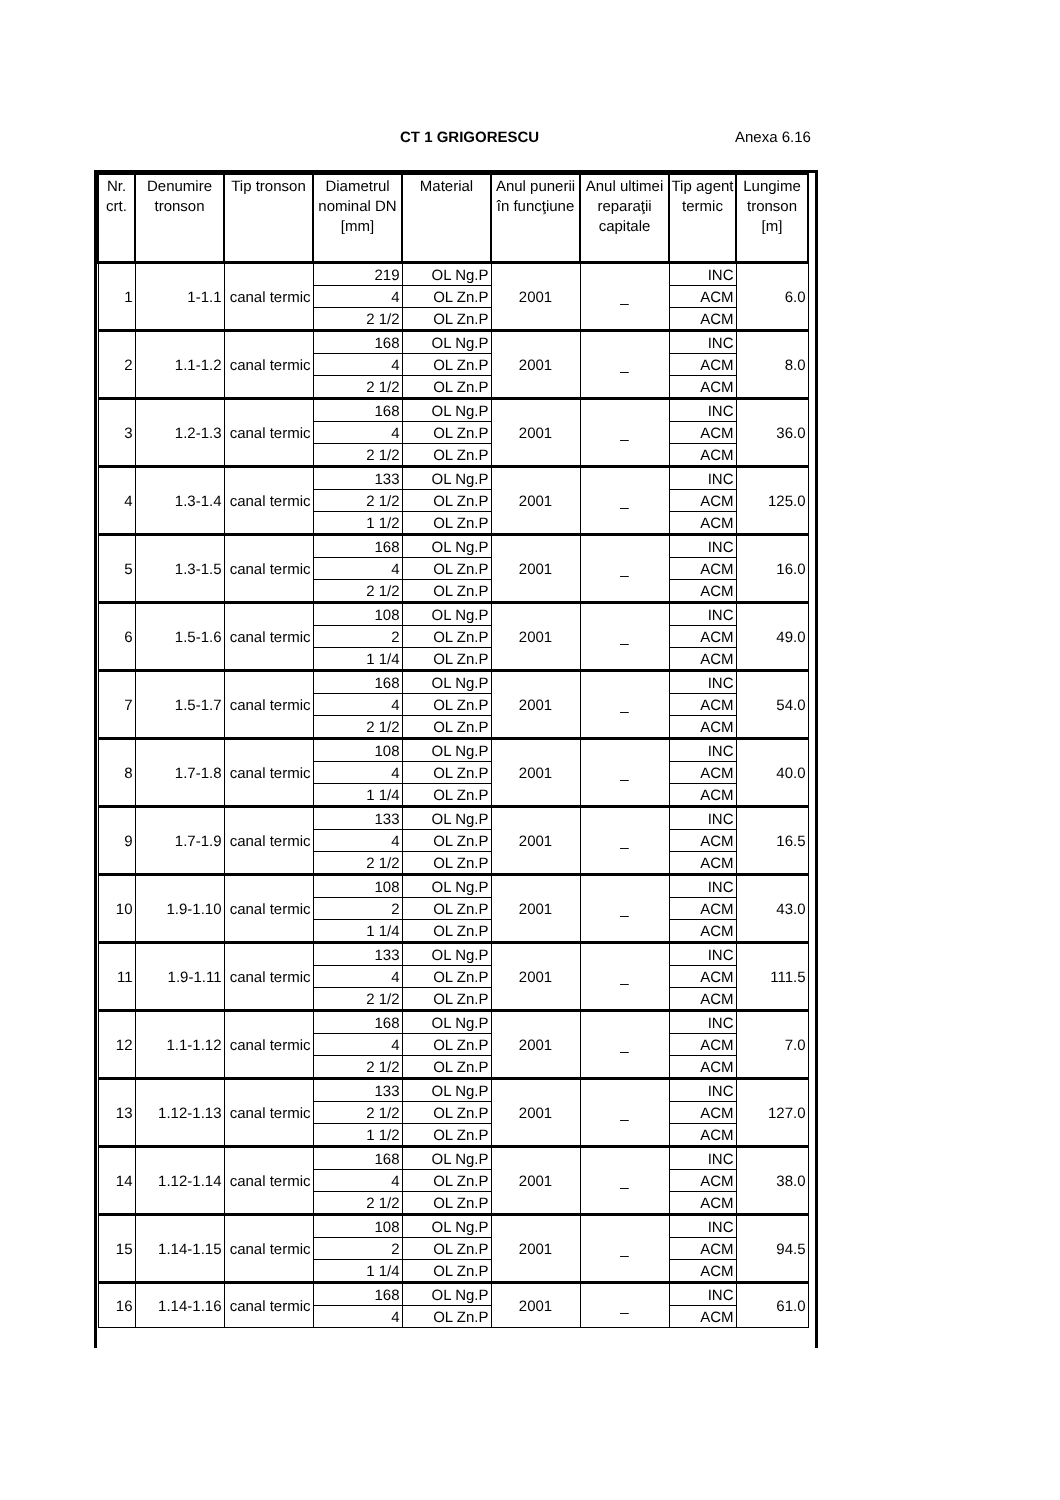CT 1 GRIGORESCU Anexa 6.16
| Nr. crt. | Denumire tronson | Tip tronson | Diametrul nominal DN [mm] | Material | Anul punerii în funcţiune | Anul ultimei reparaţii capitale | Tip agent termic | Lungime tronson [m] |
| --- | --- | --- | --- | --- | --- | --- | --- | --- |
| 1 | 1-1.1 | canal termic | 219 | OL Ng.P | 2001 | _ | INC | 6.0 |
| | | | 4 | OL Zn.P | | | ACM | |
| | | | 2 1/2 | OL Zn.P | | | ACM | |
| 2 | 1.1-1.2 | canal termic | 168 | OL Ng.P | 2001 | _ | INC | 8.0 |
| | | | 4 | OL Zn.P | | | ACM | |
| | | | 2 1/2 | OL Zn.P | | | ACM | |
| 3 | 1.2-1.3 | canal termic | 168 | OL Ng.P | 2001 | _ | INC | 36.0 |
| | | | 4 | OL Zn.P | | | ACM | |
| | | | 2 1/2 | OL Zn.P | | | ACM | |
| 4 | 1.3-1.4 | canal termic | 133 | OL Ng.P | 2001 | _ | INC | 125.0 |
| | | | 2 1/2 | OL Zn.P | | | ACM | |
| | | | 1 1/2 | OL Zn.P | | | ACM | |
| 5 | 1.3-1.5 | canal termic | 168 | OL Ng.P | 2001 | _ | INC | 16.0 |
| | | | 4 | OL Zn.P | | | ACM | |
| | | | 2 1/2 | OL Zn.P | | | ACM | |
| 6 | 1.5-1.6 | canal termic | 108 | OL Ng.P | 2001 | _ | INC | 49.0 |
| | | | 2 | OL Zn.P | | | ACM | |
| | | | 1 1/4 | OL Zn.P | | | ACM | |
| 7 | 1.5-1.7 | canal termic | 168 | OL Ng.P | 2001 | _ | INC | 54.0 |
| | | | 4 | OL Zn.P | | | ACM | |
| | | | 2 1/2 | OL Zn.P | | | ACM | |
| 8 | 1.7-1.8 | canal termic | 108 | OL Ng.P | 2001 | _ | INC | 40.0 |
| | | | 4 | OL Zn.P | | | ACM | |
| | | | 1 1/4 | OL Zn.P | | | ACM | |
| 9 | 1.7-1.9 | canal termic | 133 | OL Ng.P | 2001 | _ | INC | 16.5 |
| | | | 4 | OL Zn.P | | | ACM | |
| | | | 2 1/2 | OL Zn.P | | | ACM | |
| 10 | 1.9-1.10 | canal termic | 108 | OL Ng.P | 2001 | _ | INC | 43.0 |
| | | | 2 | OL Zn.P | | | ACM | |
| | | | 1 1/4 | OL Zn.P | | | ACM | |
| 11 | 1.9-1.11 | canal termic | 133 | OL Ng.P | 2001 | _ | INC | 111.5 |
| | | | 4 | OL Zn.P | | | ACM | |
| | | | 2 1/2 | OL Zn.P | | | ACM | |
| 12 | 1.1-1.12 | canal termic | 168 | OL Ng.P | 2001 | _ | INC | 7.0 |
| | | | 4 | OL Zn.P | | | ACM | |
| | | | 2 1/2 | OL Zn.P | | | ACM | |
| 13 | 1.12-1.13 | canal termic | 133 | OL Ng.P | 2001 | _ | INC | 127.0 |
| | | | 2 1/2 | OL Zn.P | | | ACM | |
| | | | 1 1/2 | OL Zn.P | | | ACM | |
| 14 | 1.12-1.14 | canal termic | 168 | OL Ng.P | 2001 | _ | INC | 38.0 |
| | | | 4 | OL Zn.P | | | ACM | |
| | | | 2 1/2 | OL Zn.P | | | ACM | |
| 15 | 1.14-1.15 | canal termic | 108 | OL Ng.P | 2001 | _ | INC | 94.5 |
| | | | 2 | OL Zn.P | | | ACM | |
| | | | 1 1/4 | OL Zn.P | | | ACM | |
| 16 | 1.14-1.16 | canal termic | 168 | OL Ng.P | 2001 | _ | INC | 61.0 |
| | | | 4 | OL Zn.P | | | ACM | |